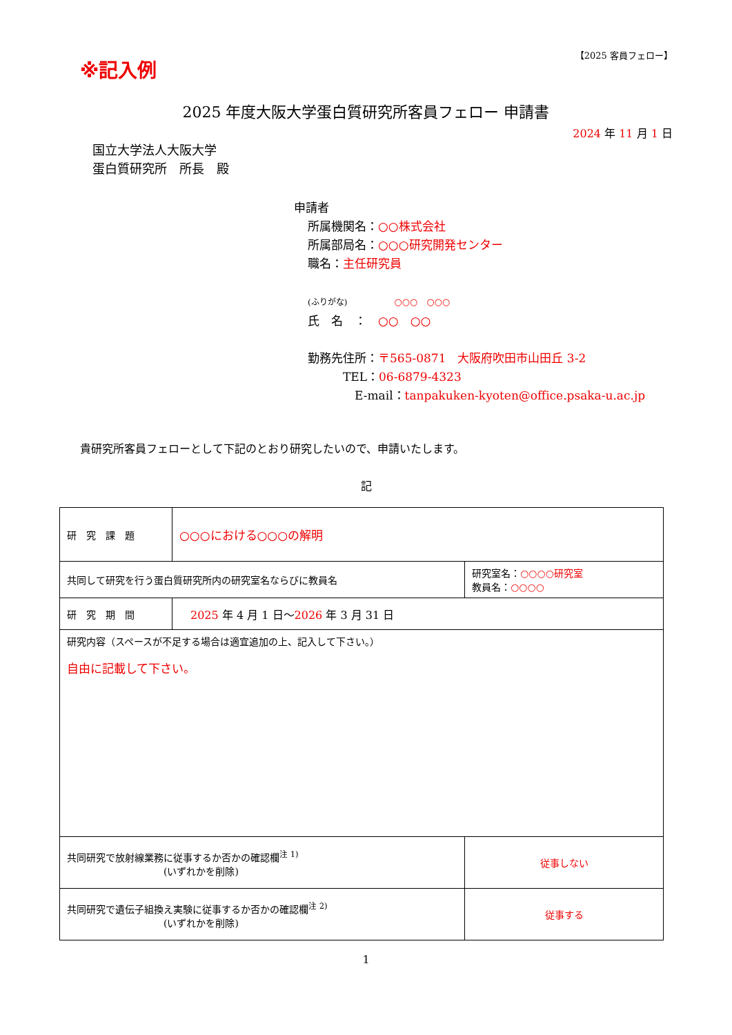※記入例
【2025 客員フェロー】
2025 年度大阪大学蛋白質研究所客員フェロー 申請書
2024 年 11 月 1 日
国立大学法人大阪大学
蛋白質研究所　所長　殿
申請者
所属機関名：○○株式会社
所属部局名：○○○研究開発センター
職名：主任研究員
(ふりがな)　　　　○○○　○○○
氏　名　：　○○　○○
勤務先住所：〒565-0871　大阪府吹田市山田丘 3-2
　　　TEL：06-6879-4323
　　　　E-mail：tanpakuken-kyoten@office.psaka-u.ac.jp
貴研究所客員フェローとして下記のとおり研究したいので、申請いたします。
記
| 研 究 課 題 | ○○○における○○○の解明 | | |
| 共同して研究を行う蛋白質研究所内の研究室名ならびに教員名 | | 研究室名： ○○○○研究室 教員名： ○○○○ | |
| 研 究 期 間 | 2025 年 4 月 1 日～ 2026 年 3 月 31 日 | | |
| 研究内容（スペースが不足する場合は適宜追加の上、記入して下さい。） 自由に記載して下さい。 | | | |
| 共同研究で放射線業務に従事するか否かの確認欄<sup>注 1)</sup> (いずれかを削除) | | | 従事しない |
| 共同研究で遺伝子組換え実験に従事するか否かの確認欄<sup>注 2)</sup> (いずれかを削除) | | | 従事する |
1